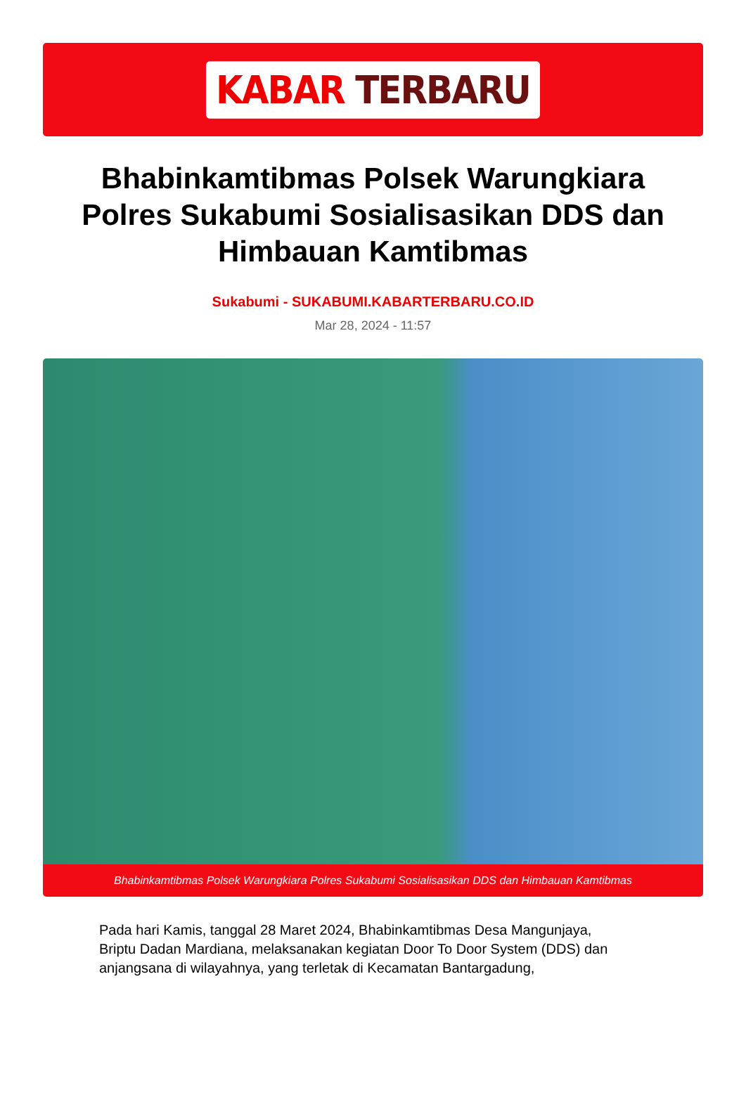KABAR TERBARU
Bhabinkamtibmas Polsek Warungkiara Polres Sukabumi Sosialisasikan DDS dan Himbauan Kamtibmas
Sukabumi - SUKABUMI.KABARTERBARU.CO.ID
Mar 28, 2024 - 11:57
Bhabinkamtibmas Polsek Warungkiara Polres Sukabumi Sosialisasikan DDS dan Himbauan Kamtibmas
Pada hari Kamis, tanggal 28 Maret 2024, Bhabinkamtibmas Desa Mangunjaya, Briptu Dadan Mardiana, melaksanakan kegiatan Door To Door System (DDS) dan anjangsana di wilayahnya, yang terletak di Kecamatan Bantargadung,